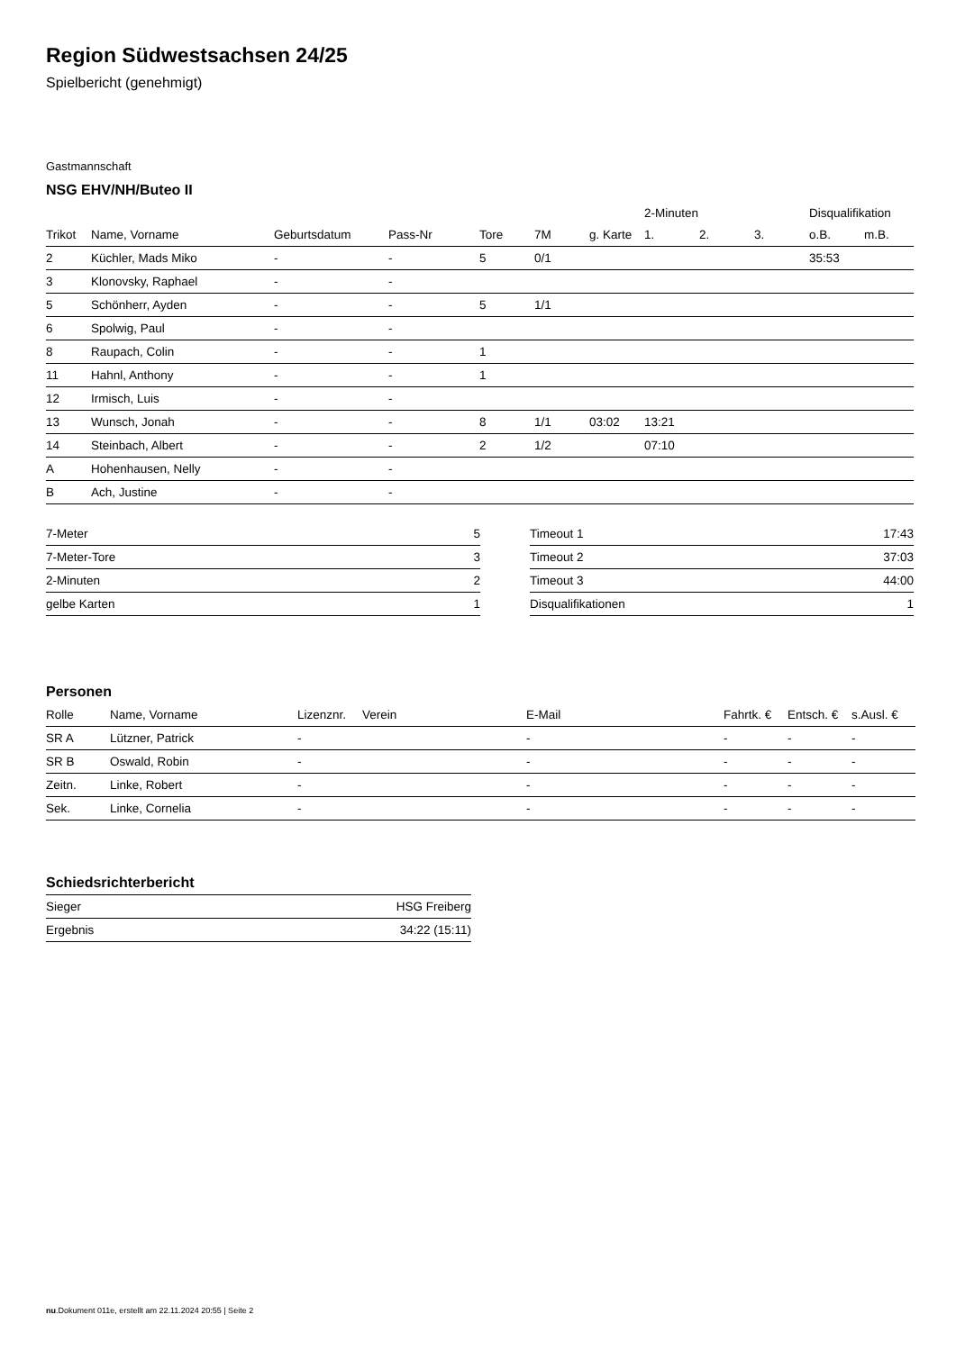Region Südwestsachsen 24/25
Spielbericht (genehmigt)
Gastmannschaft
NSG EHV/NH/Buteo II
| | | | | | | | 2-Minuten | | | Disqualifikation | |
| --- | --- | --- | --- | --- | --- | --- | --- | --- | --- | --- | --- |
| Trikot | Name, Vorname | Geburtsdatum | Pass-Nr | Tore | 7M | g. Karte | 1. | 2. | 3. | o.B. | m.B. |
| 2 | Küchler, Mads Miko | - | - | 5 | 0/1 | | | | | 35:53 | |
| 3 | Klonovsky, Raphael | - | - | | | | | | | | |
| 5 | Schönherr, Ayden | - | - | 5 | 1/1 | | | | | | |
| 6 | Spolwig, Paul | - | - | | | | | | | | |
| 8 | Raupach, Colin | - | - | 1 | | | | | | | |
| 11 | Hahnl, Anthony | - | - | 1 | | | | | | | |
| 12 | Irmisch, Luis | - | - | | | | | | | | |
| 13 | Wunsch, Jonah | - | - | 8 | 1/1 | 03:02 | 13:21 | | | | |
| 14 | Steinbach, Albert | - | - | 2 | 1/2 | | 07:10 | | | | |
| A | Hohenhausen, Nelly | - | - | | | | | | | | |
| B | Ach, Justine | - | - | | | | | | | | |
| 7-Meter | 5 |
| 7-Meter-Tore | 3 |
| 2-Minuten | 2 |
| gelbe Karten | 1 |
| Timeout 1 | 17:43 |
| Timeout 2 | 37:03 |
| Timeout 3 | 44:00 |
| Disqualifikationen | 1 |
Personen
| Rolle | Name, Vorname | Lizenznr. | Verein | E-Mail | Fahrtk. € | Entsch. € | s.Ausl. € |
| --- | --- | --- | --- | --- | --- | --- | --- |
| SR A | Lützner, Patrick | - | | - | - | - | - |
| SR B | Oswald, Robin | - | | - | - | - | - |
| Zeitn. | Linke, Robert | - | | - | - | - | - |
| Sek. | Linke, Cornelia | - | | - | - | - | - |
Schiedsrichterbericht
| Sieger | HSG Freiberg |
| Ergebnis | 34:22 (15:11) |
nu.Dokument 011e, erstellt am 22.11.2024 20:55 | Seite 2